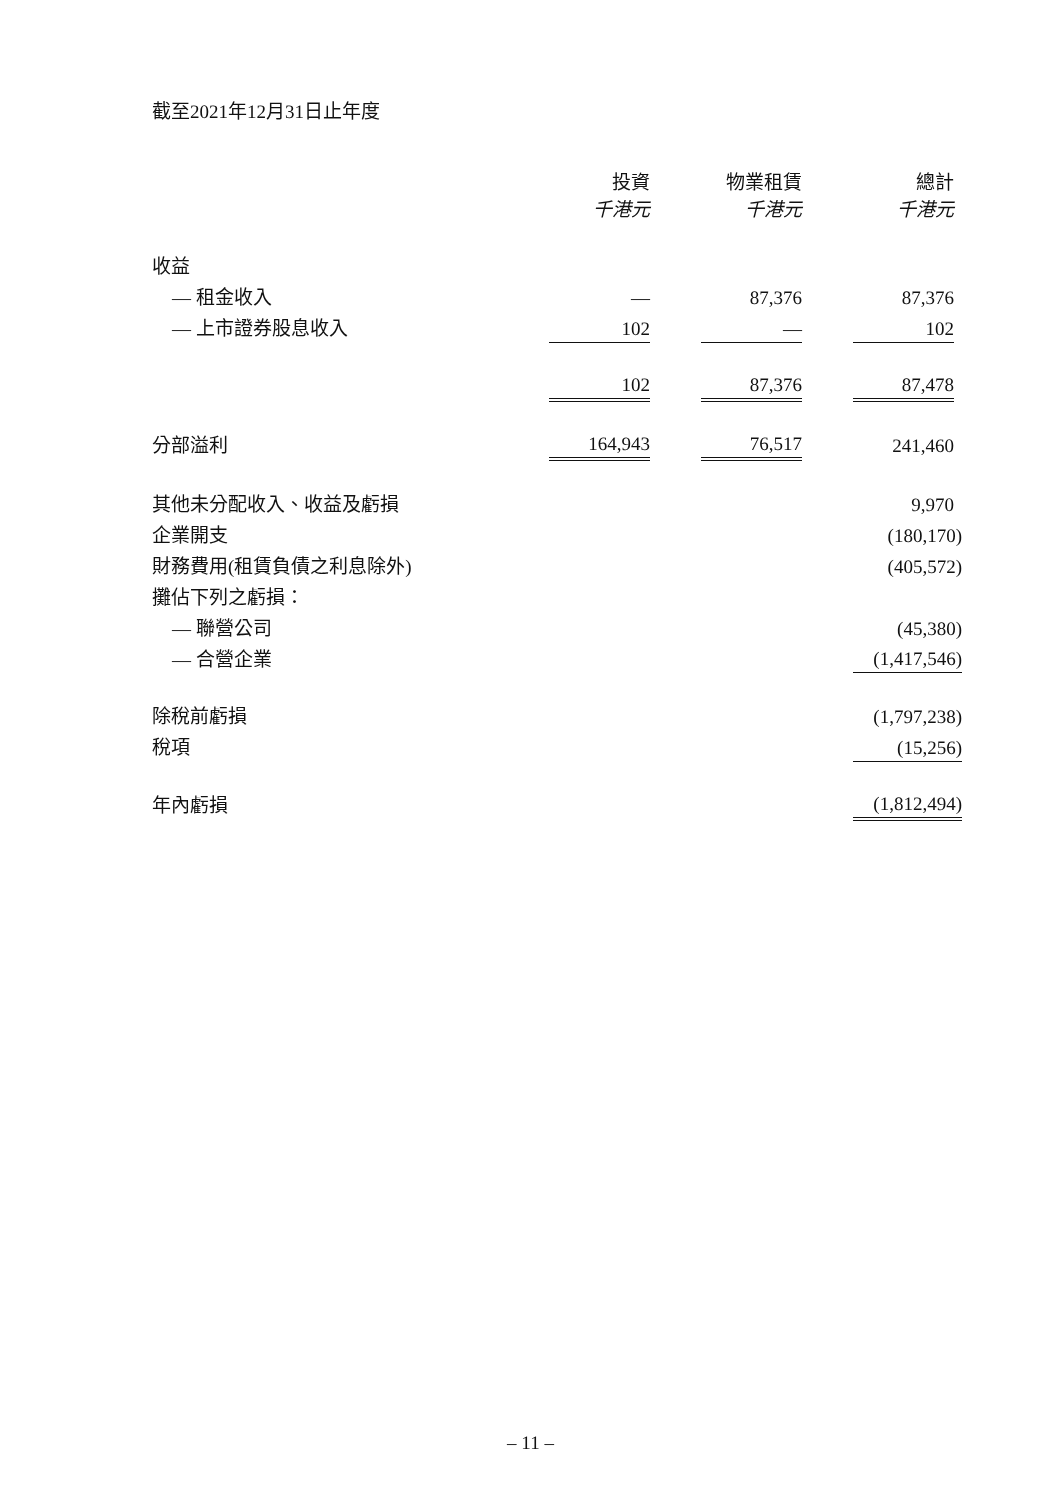截至2021年12月31日止年度
| | 投資 千港元 | | 物業租賃 千港元 | | 總計 千港元 | |
| 收益 | | | | | | |
| — 租金收入 | — | | 87,376 | | 87,376 | |
| — 上市證券股息收入 | 102 | | — | | 102 | |
| | 102 | | 87,376 | | 87,478 | |
| 分部溢利 | 164,943 | | 76,517 | | 241,460 | |
| 其他未分配收入、收益及虧損 | | | | | 9,970 | |
| 企業開支 | | | | | (180,170) | |
| 財務費用(租賃負債之利息除外) | | | | | (405,572) | |
| 攤佔下列之虧損： | | | | | | |
| — 聯營公司 | | | | | (45,380) | |
| — 合營企業 | | | | | (1,417,546) | |
| 除稅前虧損 | | | | | (1,797,238) | |
| 稅項 | | | | | (15,256) | |
| 年內虧損 | | | | | (1,812,494) | |
– 11 –